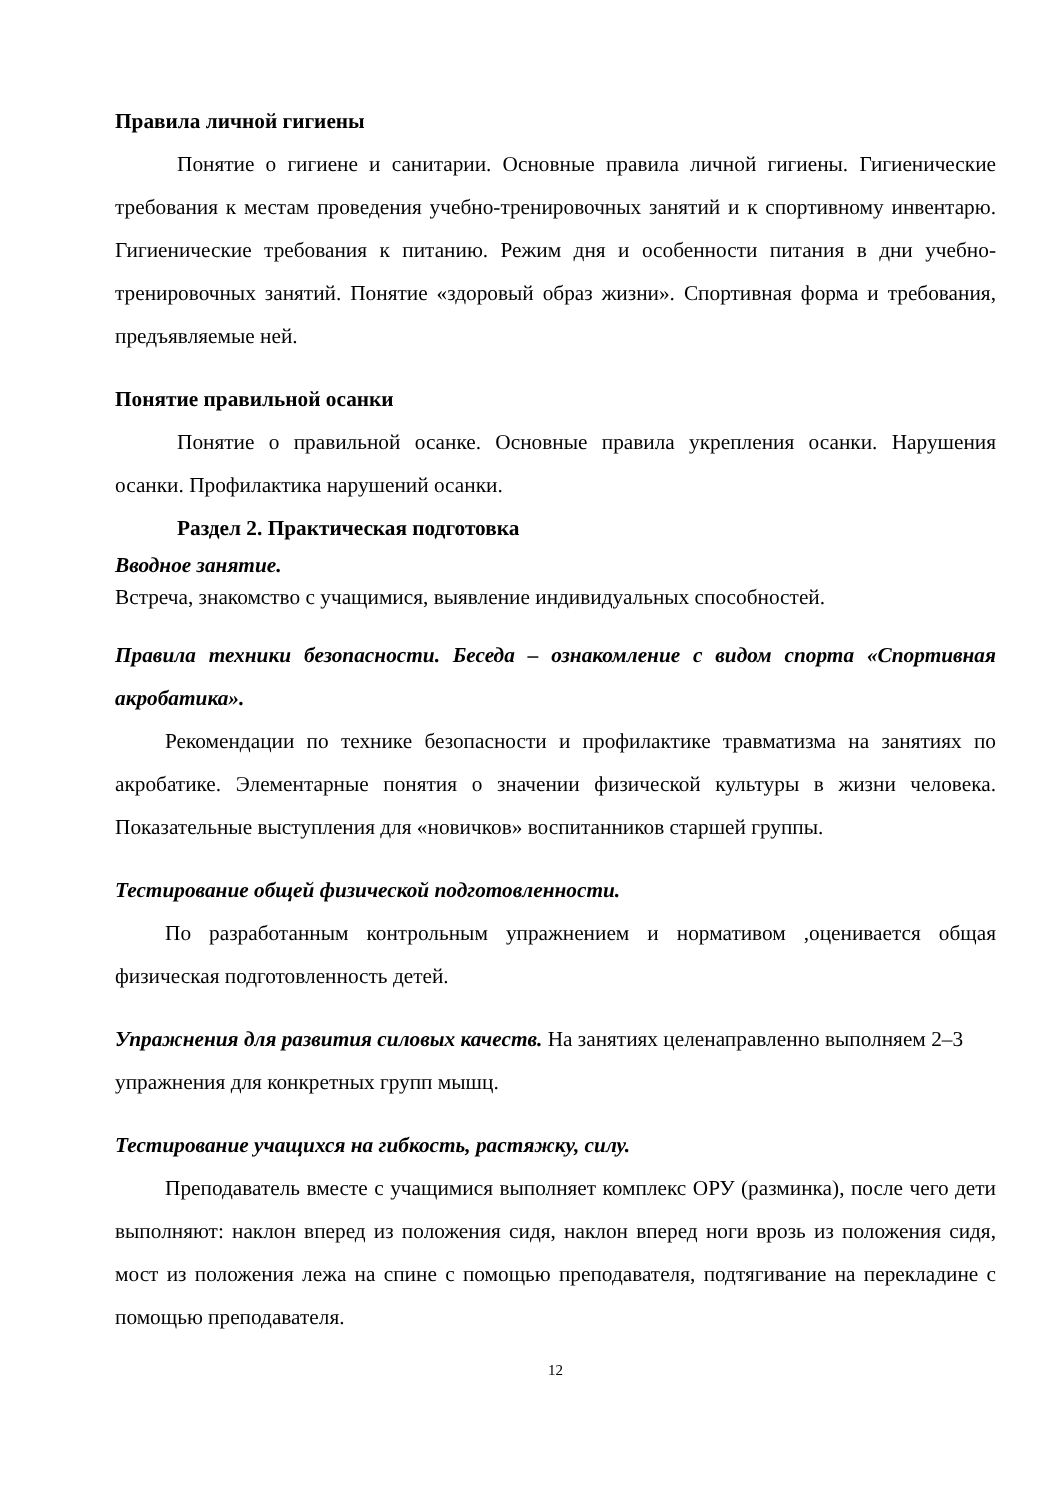Правила личной гигиены
Понятие о гигиене и санитарии. Основные правила личной гигиены. Гигиенические требования к местам проведения учебно-тренировочных занятий и к спортивному инвентарю. Гигиенические требования к питанию. Режим дня и особенности питания в дни учебно-тренировочных занятий. Понятие «здоровый образ жизни». Спортивная форма и требования, предъявляемые ней.
Понятие правильной осанки
Понятие о правильной осанке. Основные правила укрепления осанки. Нарушения осанки. Профилактика нарушений осанки.
Раздел 2. Практическая подготовка
Вводное занятие.
Встреча, знакомство с учащимися, выявление индивидуальных способностей.
Правила техники безопасности. Беседа – ознакомление с видом спорта «Спортивная акробатика».
Рекомендации по технике безопасности и профилактике травматизма на занятиях по акробатике. Элементарные понятия о значении физической культуры в жизни человека. Показательные выступления для «новичков» воспитанников старшей группы.
Тестирование общей физической подготовленности.
По разработанным контрольным упражнением и нормативом ,оценивается общая физическая подготовленность детей.
Упражнения для развития силовых качеств. На занятиях целенаправленно выполняем 2–3 упражнения для конкретных групп мышц.
Тестирование учащихся на гибкость, растяжку, силу.
Преподаватель вместе с учащимися выполняет комплекс ОРУ (разминка), после чего дети выполняют: наклон вперед из положения сидя, наклон вперед ноги врозь из положения сидя, мост из положения лежа на спине с помощью преподавателя, подтягивание на перекладине с помощью преподавателя.
12